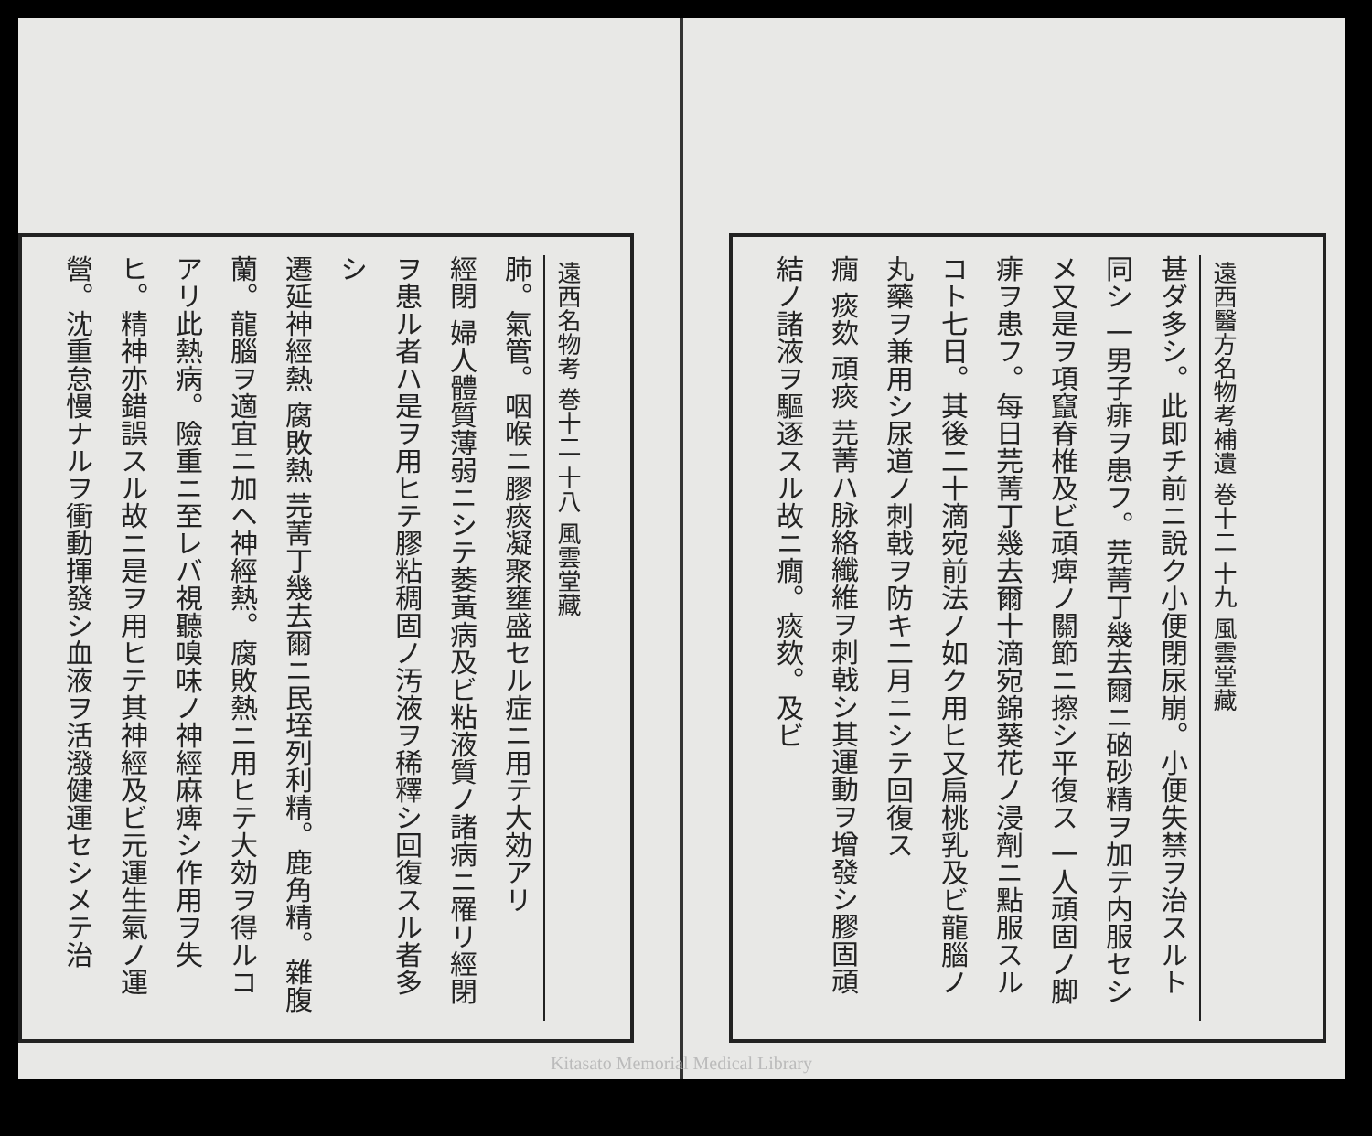甚ダ多シ。此即チ前ニ說ク小便閉尿崩。小便失禁ヲ治スルト同シ 一男子痱ヲ患フ。芫菁丁幾去爾ニ硇砂精ヲ加テ内服セシメ又是ヲ項竄脊椎及ビ頑痺ノ關節ニ擦シ平復ス 一人頑固ノ脚痱ヲ患フ。每日芫菁丁幾去爾十滴宛錦葵花ノ浸劑ニ點服スルコト七日。其後二十滴宛前法ノ如ク用ヒ又扁桃乳及ビ龍腦ノ丸藥ヲ兼用シ尿道ノ刺戟ヲ防キ二月ニシテ回復ス
癇 痰欬 頑痰 芫菁ハ脉絡纖維ヲ刺戟シ其運動ヲ增發シ膠固頑結ノ諸液ヲ驅逐スル故ニ癇。痰欬。及ビ
遠西醫方名物考補遺 巻十二 十九 風雲堂藏
遠西名物考 巻十二 十八 風雲堂藏
肺。氣管。咽喉ニ膠痰凝聚壅盛セル症ニ用テ大効アリ
經閉 婦人體質薄弱ニシテ萎黃病及ビ粘液質ノ諸病ニ罹リ經閉ヲ患ル者ハ是ヲ用ヒテ膠粘稠固ノ汚液ヲ稀釋シ回復スル者多シ
遷延神經熱 腐敗熱 芫菁丁幾去爾ニ民垤列利精。鹿角精。雜腹蘭。龍腦ヲ適宜ニ加ヘ神經熱。腐敗熱ニ用ヒテ大効ヲ得ルコアリ此熱病。險重ニ至レバ視聽嗅味ノ神經麻痺シ作用ヲ失ヒ。精神亦錯誤スル故ニ是ヲ用ヒテ其神經及ビ元運生氣ノ運營。沈重怠慢ナルヲ衝動揮發シ血液ヲ活潑健運セシメテ治
Kitasato Memorial Medical Library